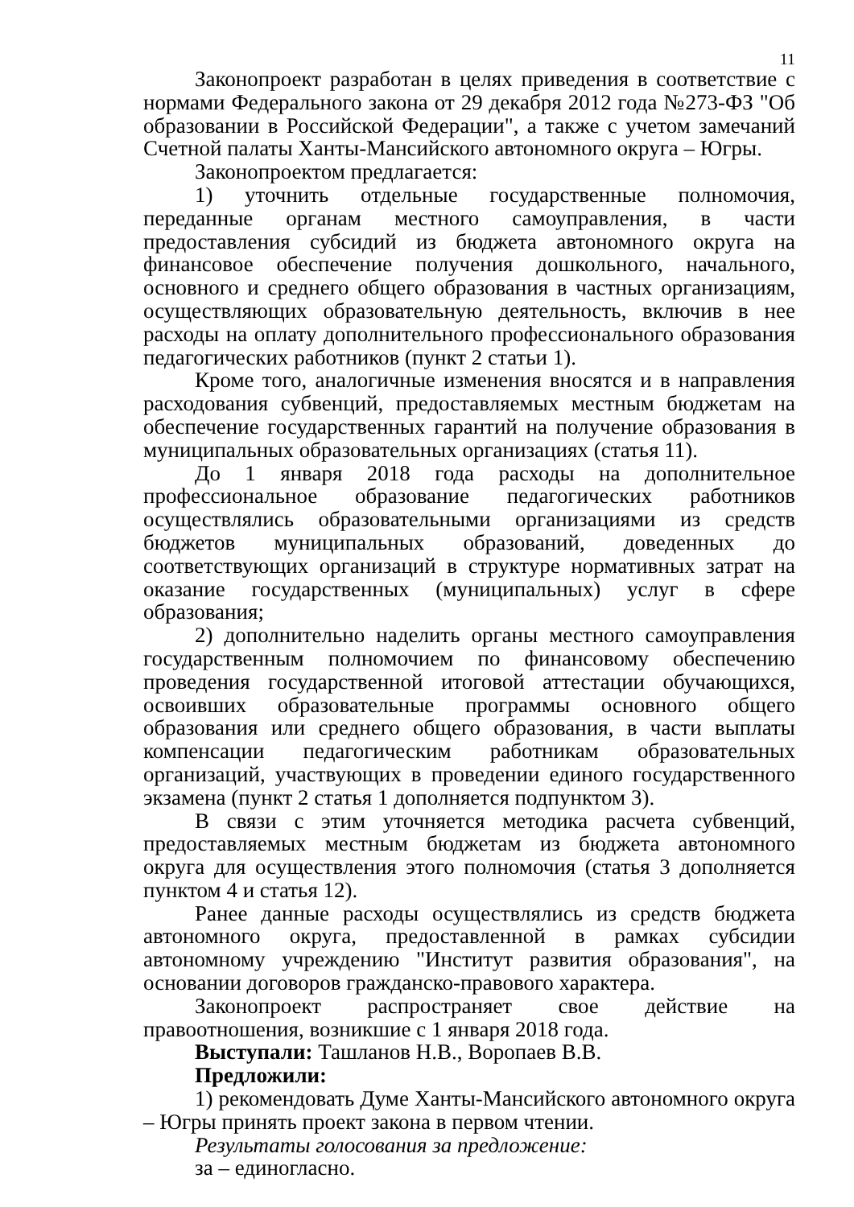11
Законопроект разработан в целях приведения в соответствие с нормами Федерального закона от 29 декабря 2012 года №273-ФЗ "Об образовании в Российской Федерации", а также с учетом замечаний Счетной палаты Ханты-Мансийского автономного округа – Югры.
Законопроектом предлагается:
1) уточнить отдельные государственные полномочия, переданные органам местного самоуправления, в части предоставления субсидий из бюджета автономного округа на финансовое обеспечение получения дошкольного, начального, основного и среднего общего образования в частных организациям, осуществляющих образовательную деятельность, включив в нее расходы на оплату дополнительного профессионального образования педагогических работников (пункт 2 статьи 1).
Кроме того, аналогичные изменения вносятся и в направления расходования субвенций, предоставляемых местным бюджетам на обеспечение государственных гарантий на получение образования в муниципальных образовательных организациях (статья 11).
До 1 января 2018 года расходы на дополнительное профессиональное образование педагогических работников осуществлялись образовательными организациями из средств бюджетов муниципальных образований, доведенных до соответствующих организаций в структуре нормативных затрат на оказание государственных (муниципальных) услуг в сфере образования;
2) дополнительно наделить органы местного самоуправления государственным полномочием по финансовому обеспечению проведения государственной итоговой аттестации обучающихся, освоивших образовательные программы основного общего образования или среднего общего образования, в части выплаты компенсации педагогическим работникам образовательных организаций, участвующих в проведении единого государственного экзамена (пункт 2 статья 1 дополняется подпунктом 3).
В связи с этим уточняется методика расчета субвенций, предоставляемых местным бюджетам из бюджета автономного округа для осуществления этого полномочия (статья 3 дополняется пунктом 4 и статья 12).
Ранее данные расходы осуществлялись из средств бюджета автономного округа, предоставленной в рамках субсидии автономному учреждению "Институт развития образования", на основании договоров гражданско-правового характера.
Законопроект распространяет свое действие на правоотношения, возникшие с 1 января 2018 года.
Выступали: Ташланов Н.В., Воропаев В.В.
Предложили:
1) рекомендовать Думе Ханты-Мансийского автономного округа – Югры принять проект закона в первом чтении.
Результаты голосования за предложение:
за – единогласно.